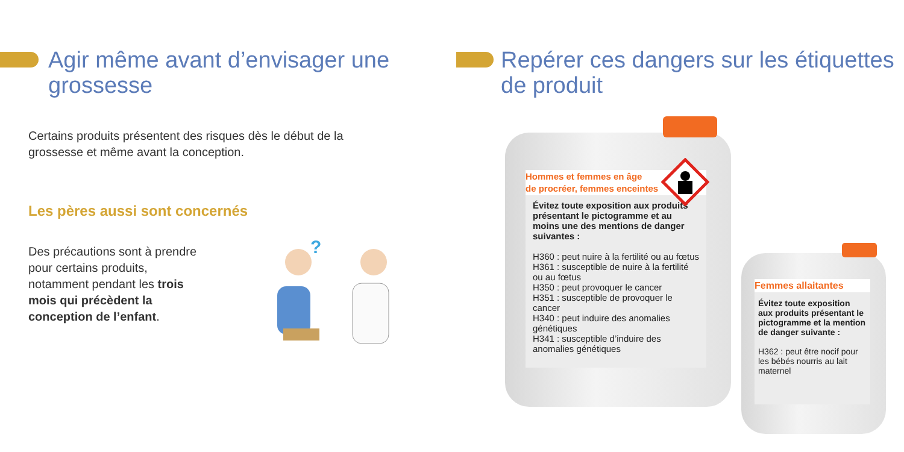Agir même avant d’envisager une grossesse
Certains produits présentent des risques dès le début de la
grossesse et même avant la conception.
Les pères aussi sont concernés
Des précautions sont à prendre pour certains produits, notamment pendant les trois mois qui précèdent la conception de l’enfant.
?
Repérer ces dangers sur les étiquettes de produit
Hommes et femmes en âge
de procréer, femmes enceintes
Évitez toute exposition aux produits présentant le pictogramme et au moins une des mentions de danger suivantes :
H360 : peut nuire à la fertilité ou au fœtus
H361 : susceptible de nuire à la fertilité ou au fœtus
H350 : peut provoquer le cancer
H351 : susceptible de provoquer le cancer
H340 : peut induire des anomalies génétiques
H341 : susceptible d’induire des anomalies génétiques
Femmes allaitantes
Évitez toute exposition aux produits présentant le pictogramme et la mention de danger suivante :
H362 : peut être nocif pour les bébés nourris au lait maternel